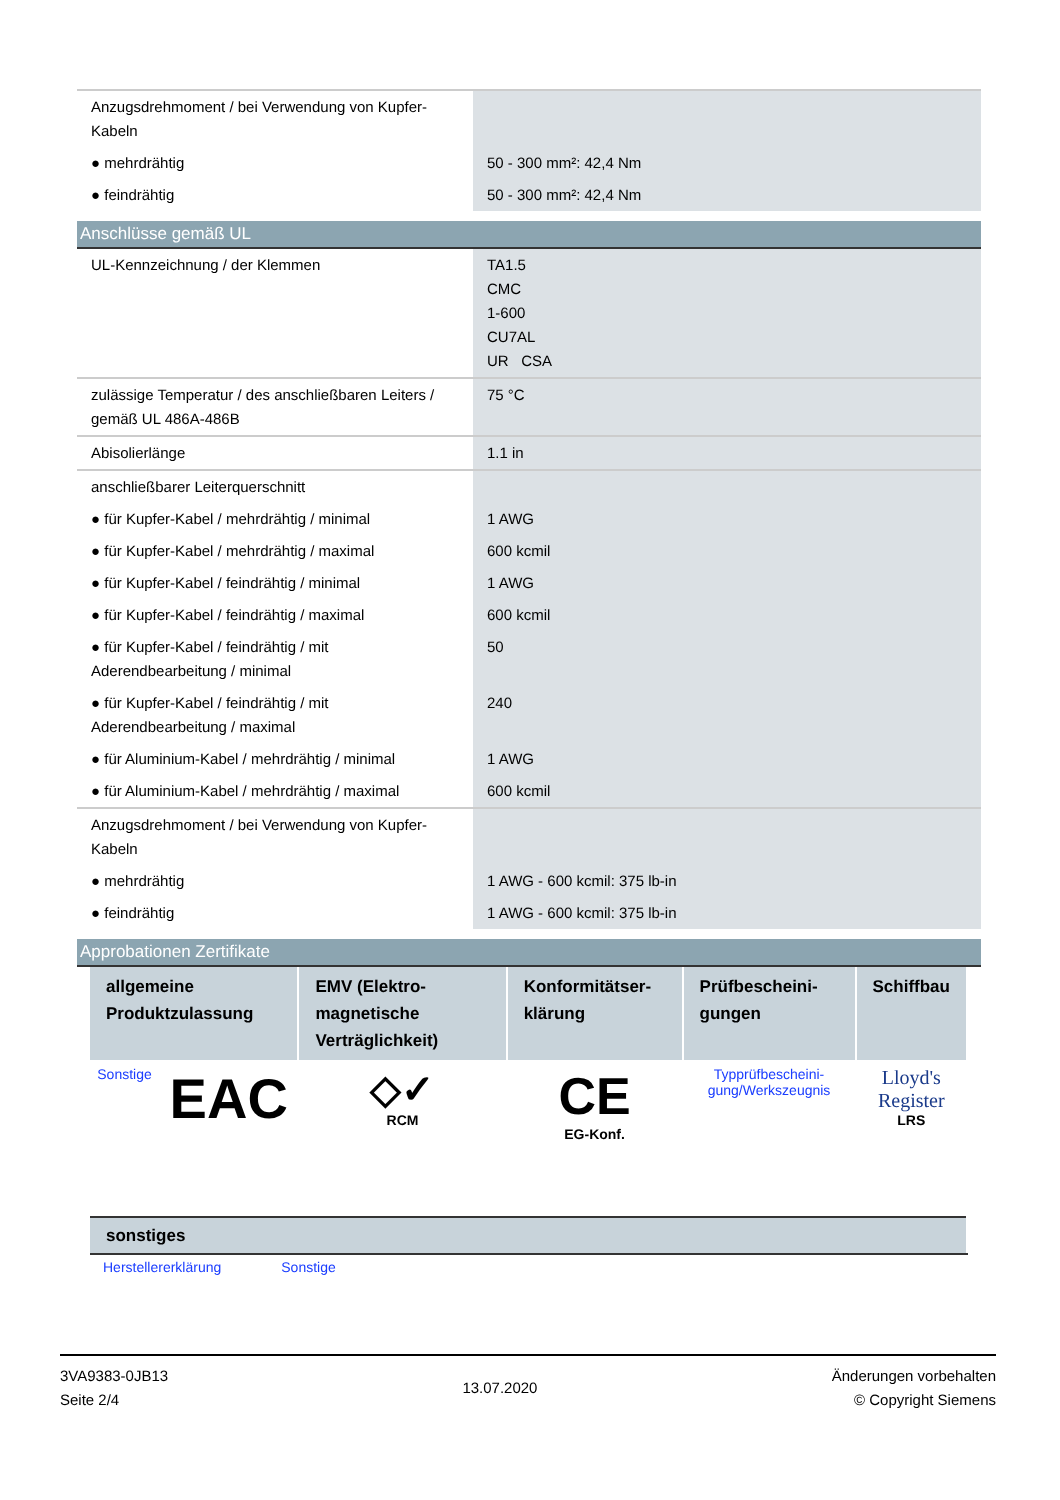| Anzugsdrehmoment / bei Verwendung von Kupfer-Kabeln | |
| ● mehrdrähtig | 50 - 300 mm²: 42,4 Nm |
| ● feindrähtig | 50 - 300 mm²: 42,4 Nm |
Anschlüsse gemäß UL
| UL-Kennzeichnung / der Klemmen | TA1.5 CMC 1-600 CU7AL UR CSA |
| zulässige Temperatur / des anschließbaren Leiters / gemäß UL 486A-486B | 75 °C |
| Abisolierlänge | 1.1 in |
| anschließbarer Leiterquerschnitt | |
| ● für Kupfer-Kabel / mehrdrähtig / minimal | 1 AWG |
| ● für Kupfer-Kabel / mehrdrähtig / maximal | 600 kcmil |
| ● für Kupfer-Kabel / feindrähtig / minimal | 1 AWG |
| ● für Kupfer-Kabel / feindrähtig / maximal | 600 kcmil |
| ● für Kupfer-Kabel / feindrähtig / mit Aderendbearbeitung / minimal | 50 |
| ● für Kupfer-Kabel / feindrähtig / mit Aderendbearbeitung / maximal | 240 |
| ● für Aluminium-Kabel / mehrdrähtig / minimal | 1 AWG |
| ● für Aluminium-Kabel / mehrdrähtig / maximal | 600 kcmil |
| Anzugsdrehmoment / bei Verwendung von Kupfer-Kabeln | |
| ● mehrdrähtig | 1 AWG - 600 kcmil: 375 lb-in |
| ● feindrähtig | 1 AWG - 600 kcmil: 375 lb-in |
Approbationen Zertifikate
| allgemeine Produktzulassung | | EMV (Elektro-magnetische Verträglichkeit) | Konformitätser-klärung | Prüfbescheini-gungen | Schiffbau |
| --- | --- | --- | --- | --- | --- |
| Sonstige | EAC | ◇✓ RCM | CE EG-Konf. | Typprüfbescheini-gung/Werkszeugnis | Lloyd's Register LRS |
| sonstiges |
| --- |
Herstellererklärung Sonstige
3VA9383-0JB13
Seite 2/4
13.07.2020
Änderungen vorbehalten
© Copyright Siemens